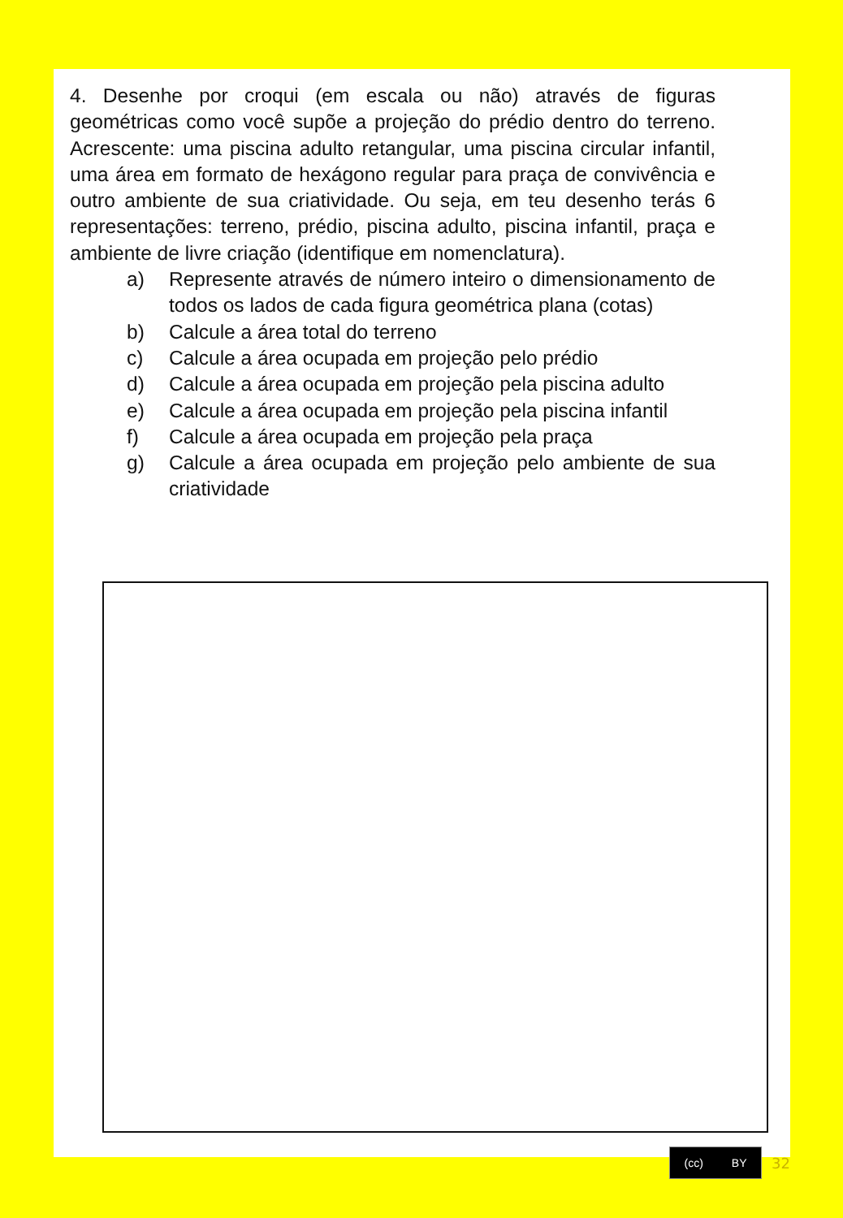4. Desenhe por croqui (em escala ou não) através de figuras geométricas como você supõe a projeção do prédio dentro do terreno. Acrescente: uma piscina adulto retangular, uma piscina circular infantil, uma área em formato de hexágono regular para praça de convivência e outro ambiente de sua criatividade. Ou seja, em teu desenho terás 6 representações: terreno, prédio, piscina adulto, piscina infantil, praça e ambiente de livre criação (identifique em nomenclatura).
a) Represente através de número inteiro o dimensionamento de todos os lados de cada figura geométrica plana (cotas)
b) Calcule a área total do terreno
c) Calcule a área ocupada em projeção pelo prédio
d) Calcule a área ocupada em projeção pela piscina adulto
e) Calcule a área ocupada em projeção pela piscina infantil
f) Calcule a área ocupada em projeção pela praça
g) Calcule a área ocupada em projeção pelo ambiente de sua criatividade
(cc) BY
32